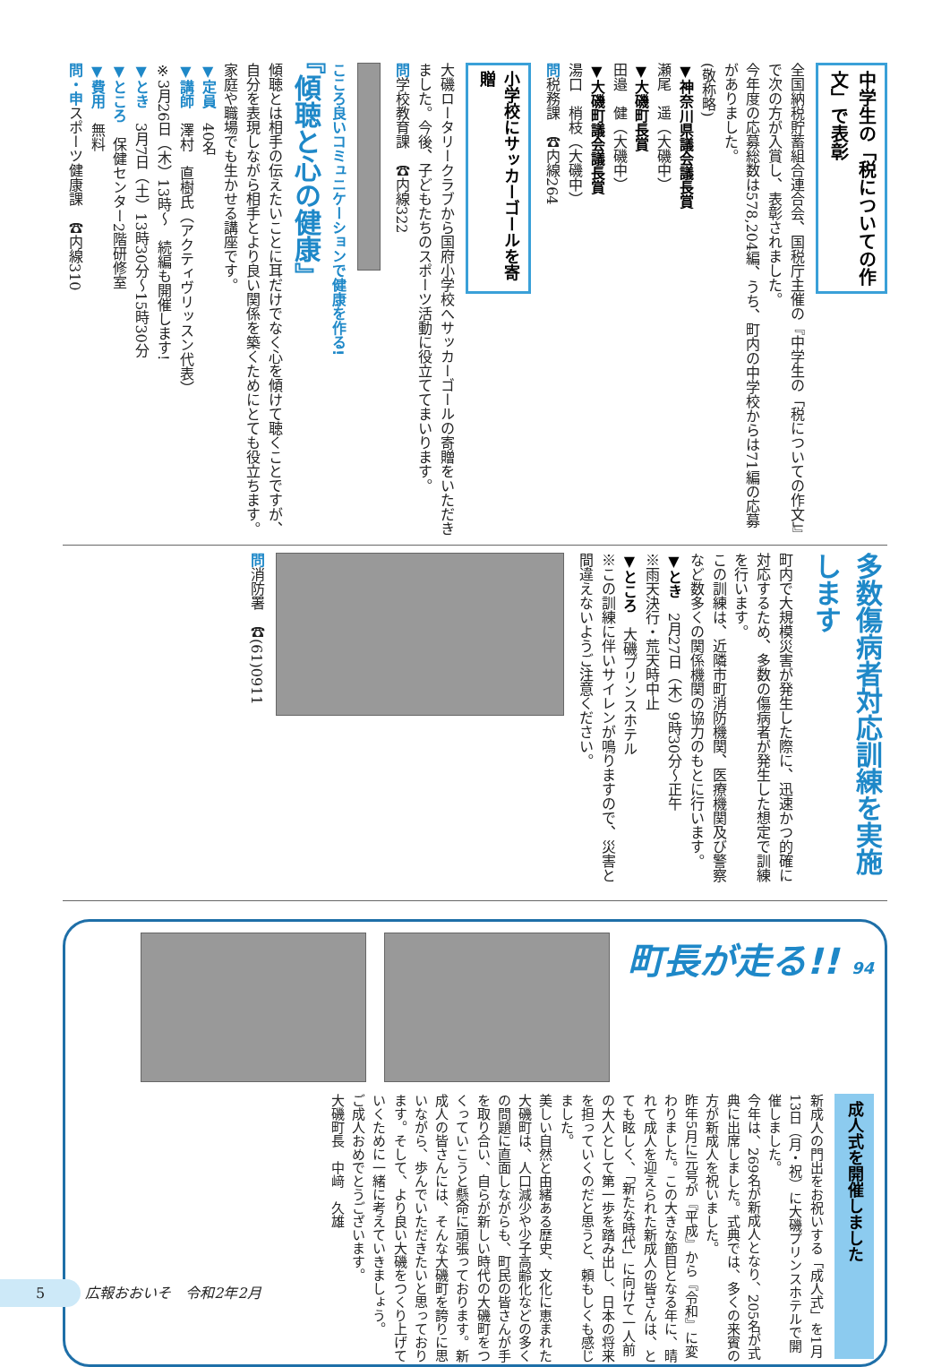中学生の「税についての作文」で表彰
全国納税貯蓄組合連合会、国税庁主催の『中学生の「税についての作文」』で次の方が入賞し、表彰されました。
今年度の応募総数は578,204編、うち、町内の中学校からは71編の応募がありました。
(敬称略)
▼神奈川県議会議長賞
瀬尾　遥（大磯中）
▼大磯町長賞
田邉　健（大磯中）
▼大磯町議会議長賞
湯口　梢枝（大磯中）
問税務課　☎内線264
小学校にサッカーゴールを寄贈
大磯ロータリークラブから国府小学校へサッカーゴールの寄贈をいただきました。今後、子どもたちのスポーツ活動に役立ててまいります。
問学校教育課　☎内線322
こころ良いコミュニケーションで健康を作る!
『傾聴と心の健康』
傾聴とは相手の伝えたいことに耳だけでなく心を傾けて聴くことですが、自分を表現しながら相手とより良い関係を築くためにとても役立ちます。家庭や職場でも生かせる講座です。
▼定員　40名
▼講師　澤村　直樹氏（アクティヴリッスン代表）
※3月26日（木）13時～　続編も開催します!
▼とき　3月7日（土）13時30分～15時30分
▼ところ　保健センター2階研修室
▼費用　無料
問・申スポーツ健康課　☎内線310
多数傷病者対応訓練を実施します
町内で大規模災害が発生した際に、迅速かつ的確に対応するため、多数の傷病者が発生した想定で訓練を行います。
この訓練は、近隣市町消防機関、医療機関及び警察など数多くの関係機関の協力のもとに行います。
▼とき　2月27日（木）9時30分～正午
※雨天決行・荒天時中止
▼ところ　大磯プリンスホテル
※この訓練に伴いサイレンが鳴りますので、災害と間違えないようご注意ください。
問消防署　☎(61)0911
町長が走る!! 94
成人式を開催しました
新成人の門出をお祝いする「成人式」を1月13日（月・祝）に大磯プリンスホテルで開催しました。
今年は、269名が新成人となり、205名が式典に出席しました。式典では、多くの来賓の方が新成人を祝いました。
昨年5月に元号が『平成』から『令和』に変わりました。この大きな節目となる年に、晴れて成人を迎えられた新成人の皆さんは、とても眩しく、「新たな時代」に向けて一人前の大人として第一歩を踏み出し、日本の将来を担っていくのだと思うと、頼もしくも感じました。
美しい自然と由緒ある歴史、文化に恵まれた大磯町は、人口減少や少子高齢化などの多くの問題に直面しながらも、町民の皆さんが手を取り合い、自らが新しい時代の大磯町をつくっていこうと懸命に頑張っております。新成人の皆さんには、そんな大磯町を誇りに思いながら、歩んでいただきたいと思っております。そして、より良い大磯をつくり上げていくために一緒に考えていきましょう。
ご成人おめでとうございます。
大磯町長　中﨑　久雄
5 広報おおいそ　令和2年2月